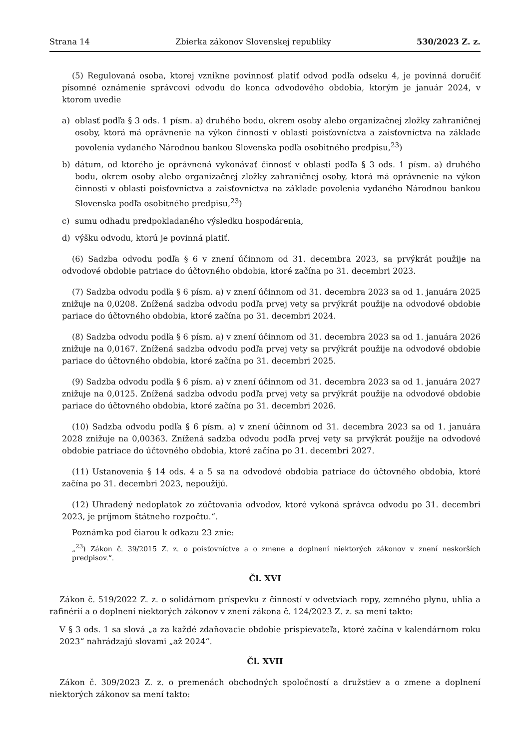Strana 14 Zbierka zákonov Slovenskej republiky 530/2023 Z. z.
(5) Regulovaná osoba, ktorej vznikne povinnosť platiť odvod podľa odseku 4, je povinná doručiť písomné oznámenie správcovi odvodu do konca odvodového obdobia, ktorým je január 2024, v ktorom uvedie
a) oblasť podľa § 3 ods. 1 písm. a) druhého bodu, okrem osoby alebo organizačnej zložky zahraničnej osoby, ktorá má oprávnenie na výkon činnosti v oblasti poisťovníctva a zaisťovníctva na základe povolenia vydaného Národnou bankou Slovenska podľa osobitného predpisu,<sup>23</sup>)
b) dátum, od ktorého je oprávnená vykonávať činnosť v oblasti podľa § 3 ods. 1 písm. a) druhého bodu, okrem osoby alebo organizačnej zložky zahraničnej osoby, ktorá má oprávnenie na výkon činnosti v oblasti poisťovníctva a zaisťovníctva na základe povolenia vydaného Národnou bankou Slovenska podľa osobitného predpisu,<sup>23</sup>)
c) sumu odhadu predpokladaného výsledku hospodárenia,
d) výšku odvodu, ktorú je povinná platiť.
(6) Sadzba odvodu podľa § 6 v znení účinnom od 31. decembra 2023, sa prvýkrát použije na odvodové obdobie patriace do účtovného obdobia, ktoré začína po 31. decembri 2023.
(7) Sadzba odvodu podľa § 6 písm. a) v znení účinnom od 31. decembra 2023 sa od 1. januára 2025 znižuje na 0,0208. Znížená sadzba odvodu podľa prvej vety sa prvýkrát použije na odvodové obdobie pariace do účtovného obdobia, ktoré začína po 31. decembri 2024.
(8) Sadzba odvodu podľa § 6 písm. a) v znení účinnom od 31. decembra 2023 sa od 1. januára 2026 znižuje na 0,0167. Znížená sadzba odvodu podľa prvej vety sa prvýkrát použije na odvodové obdobie pariace do účtovného obdobia, ktoré začína po 31. decembri 2025.
(9) Sadzba odvodu podľa § 6 písm. a) v znení účinnom od 31. decembra 2023 sa od 1. januára 2027 znižuje na 0,0125. Znížená sadzba odvodu podľa prvej vety sa prvýkrát použije na odvodové obdobie pariace do účtovného obdobia, ktoré začína po 31. decembri 2026.
(10) Sadzba odvodu podľa § 6 písm. a) v znení účinnom od 31. decembra 2023 sa od 1. januára 2028 znižuje na 0,00363. Znížená sadzba odvodu podľa prvej vety sa prvýkrát použije na odvodové obdobie patriace do účtovného obdobia, ktoré začína po 31. decembri 2027.
(11) Ustanovenia § 14 ods. 4 a 5 sa na odvodové obdobia patriace do účtovného obdobia, ktoré začína po 31. decembri 2023, nepoužijú.
(12) Uhradený nedoplatok zo zúčtovania odvodov, ktoré vykoná správca odvodu po 31. decembri 2023, je príjmom štátneho rozpočtu.“.
Poznámka pod čiarou k odkazu 23 znie:
„<sup>23</sup>) Zákon č. 39/2015 Z. z. o poisťovníctve a o zmene a doplnení niektorých zákonov v znení neskorších predpisov.“.
Čl. XVI
Zákon č. 519/2022 Z. z. o solidárnom príspevku z činností v odvetviach ropy, zemného plynu, uhlia a rafinérií a o doplnení niektorých zákonov v znení zákona č. 124/2023 Z. z. sa mení takto:
V § 3 ods. 1 sa slová „a za každé zdaňovacie obdobie prispievateľa, ktoré začína v kalendárnom roku 2023“ nahrádzajú slovami „až 2024“.
Čl. XVII
Zákon č. 309/2023 Z. z. o premenách obchodných spoločností a družstiev a o zmene a doplnení niektorých zákonov sa mení takto: